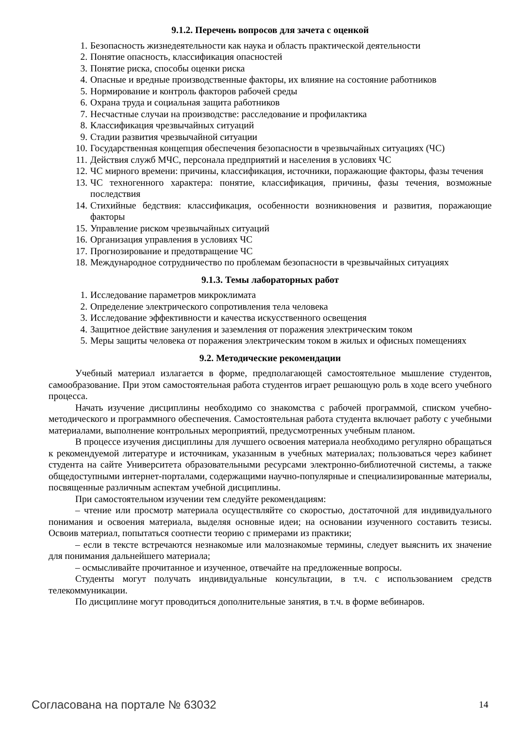9.1.2. Перечень вопросов для зачета с оценкой
1. Безопасность жизнедеятельности как наука и область практической деятельности
2. Понятие опасность, классификация опасностей
3. Понятие риска, способы оценки риска
4. Опасные и вредные производственные факторы, их влияние на состояние работников
5. Нормирование и контроль факторов рабочей среды
6. Охрана труда и социальная защита работников
7. Несчастные случаи на производстве: расследование и профилактика
8. Классификация чрезвычайных ситуаций
9. Стадии развития чрезвычайной ситуации
10. Государственная концепция обеспечения безопасности в чрезвычайных ситуациях (ЧС)
11. Действия служб МЧС, персонала предприятий и населения в условиях ЧС
12. ЧС мирного времени: причины, классификация, источники, поражающие факторы, фазы течения
13. ЧС техногенного характера: понятие, классификация, причины, фазы течения, возможные последствия
14. Стихийные бедствия: классификация, особенности возникновения и развития, поражающие факторы
15. Управление риском чрезвычайных ситуаций
16. Организация управления в условиях ЧС
17. Прогнозирование и предотвращение ЧС
18. Международное сотрудничество по проблемам безопасности в чрезвычайных ситуациях
9.1.3. Темы лабораторных работ
1. Исследование параметров микроклимата
2. Определение электрического сопротивления тела человека
3. Исследование эффективности и качества искусственного освещения
4. Защитное действие зануления и заземления от поражения электрическим током
5. Меры защиты человека от поражения электрическим током в жилых и офисных помещениях
9.2. Методические рекомендации
Учебный материал излагается в форме, предполагающей самостоятельное мышление студентов, самообразование. При этом самостоятельная работа студентов играет решающую роль в ходе всего учебного процесса.
Начать изучение дисциплины необходимо со знакомства с рабочей программой, списком учебно-методического и программного обеспечения. Самостоятельная работа студента включает работу с учебными материалами, выполнение контрольных мероприятий, предусмотренных учебным планом.
В процессе изучения дисциплины для лучшего освоения материала необходимо регулярно обращаться к рекомендуемой литературе и источникам, указанным в учебных материалах; пользоваться через кабинет студента на сайте Университета образовательными ресурсами электронно-библиотечной системы, а также общедоступными интернет-порталами, содержащими научно-популярные и специализированные материалы, посвященные различным аспектам учебной дисциплины.
При самостоятельном изучении тем следуйте рекомендациям:
– чтение или просмотр материала осуществляйте со скоростью, достаточной для индивидуального понимания и освоения материала, выделяя основные идеи; на основании изученного составить тезисы. Освоив материал, попытаться соотнести теорию с примерами из практики;
– если в тексте встречаются незнакомые или малознакомые термины, следует выяснить их значение для понимания дальнейшего материала;
– осмысливайте прочитанное и изученное, отвечайте на предложенные вопросы.
Студенты могут получать индивидуальные консультации, в т.ч. с использованием средств телекоммуникации.
По дисциплине могут проводиться дополнительные занятия, в т.ч. в форме вебинаров.
Согласована на портале № 63032 14